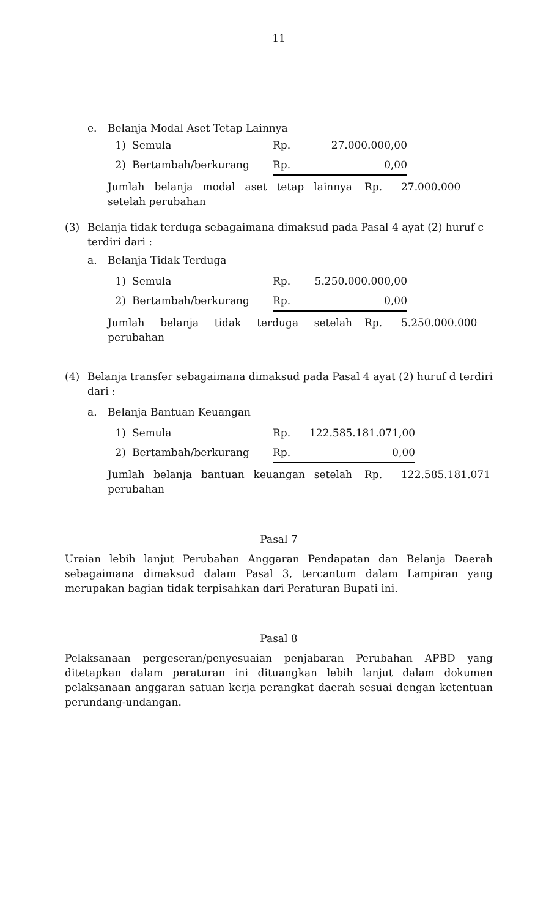11
e. Belanja Modal Aset Tetap Lainnya
| 1) | Semula | Rp. | 27.000.000,00 |
| 2) | Bertambah/berkurang | Rp. | 0,00 |
Jumlah belanja modal aset tetap lainnya
setelah perubahan
Rp. 27.000.000
(3) Belanja tidak terduga sebagaimana dimaksud pada Pasal 4 ayat (2) huruf c terdiri dari :
a. Belanja Tidak Terduga
| 1) | Semula | Rp. | 5.250.000.000,00 |
| 2) | Bertambah/berkurang | Rp. | 0,00 |
Jumlah belanja tidak terduga setelah
perubahan
Rp. 5.250.000.000
(4)
Belanja transfer sebagaimana dimaksud pada Pasal 4 ayat (2) huruf d terdiri dari :
a. Belanja Bantuan Keuangan
| 1) | Semula | Rp. | 122.585.181.071,00 |
| 2) | Bertambah/berkurang | Rp. | 0,00 |
Jumlah belanja bantuan keuangan setelah
perubahan
Rp. 122.585.181.071
Pasal 7
Uraian lebih lanjut Perubahan Anggaran Pendapatan dan Belanja Daerah sebagaimana dimaksud dalam Pasal 3, tercantum dalam Lampiran yang merupakan bagian tidak terpisahkan dari Peraturan Bupati ini.
Pasal 8
Pelaksanaan pergeseran/penyesuaian penjabaran Perubahan APBD yang ditetapkan dalam peraturan ini dituangkan lebih lanjut dalam dokumen pelaksanaan anggaran satuan kerja perangkat daerah sesuai dengan ketentuan perundang-undangan.